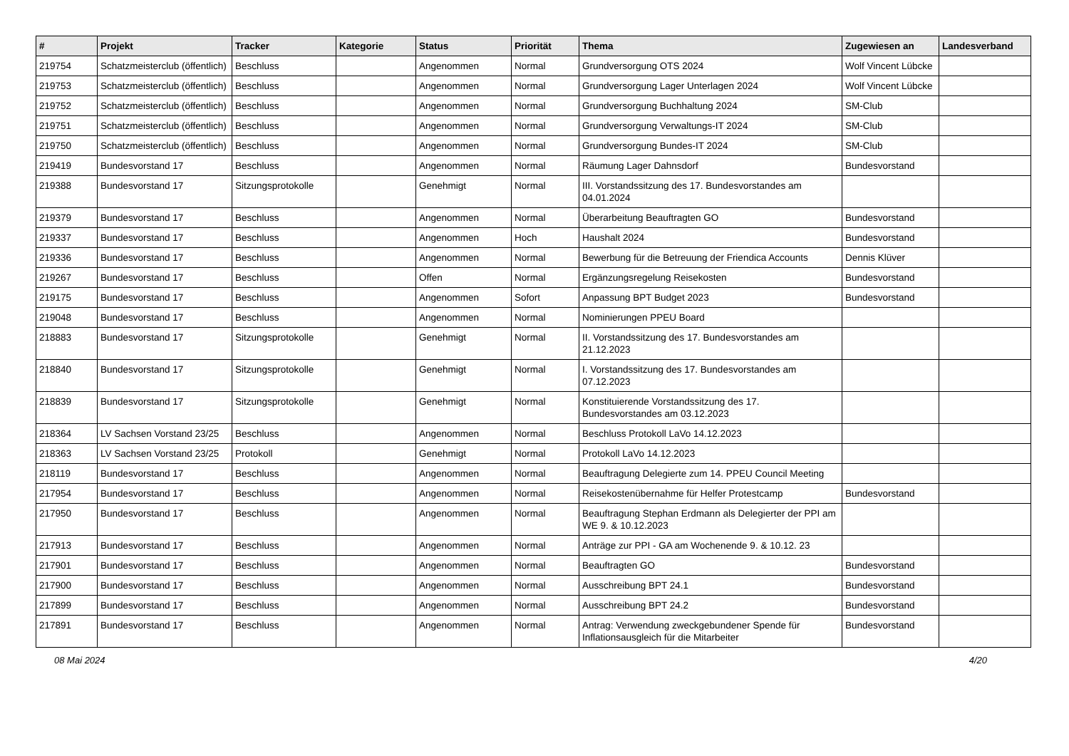| # | Projekt | Tracker | Kategorie | Status | Priorität | Thema | Zugewiesen an | Landesverband |
| --- | --- | --- | --- | --- | --- | --- | --- | --- |
| 219754 | Schatzmeisterclub (öffentlich) | Beschluss | | Angenommen | Normal | Grundversorgung OTS 2024 | Wolf Vincent Lübcke | |
| 219753 | Schatzmeisterclub (öffentlich) | Beschluss | | Angenommen | Normal | Grundversorgung Lager Unterlagen 2024 | Wolf Vincent Lübcke | |
| 219752 | Schatzmeisterclub (öffentlich) | Beschluss | | Angenommen | Normal | Grundversorgung Buchhaltung 2024 | SM-Club | |
| 219751 | Schatzmeisterclub (öffentlich) | Beschluss | | Angenommen | Normal | Grundversorgung Verwaltungs-IT 2024 | SM-Club | |
| 219750 | Schatzmeisterclub (öffentlich) | Beschluss | | Angenommen | Normal | Grundversorgung Bundes-IT 2024 | SM-Club | |
| 219419 | Bundesvorstand 17 | Beschluss | | Angenommen | Normal | Räumung Lager Dahnsdorf | Bundesvorstand | |
| 219388 | Bundesvorstand 17 | Sitzungsprotokolle | | Genehmigt | Normal | III. Vorstandssitzung des 17. Bundesvorstandes am 04.01.2024 | | |
| 219379 | Bundesvorstand 17 | Beschluss | | Angenommen | Normal | Überarbeitung Beauftragten GO | Bundesvorstand | |
| 219337 | Bundesvorstand 17 | Beschluss | | Angenommen | Hoch | Haushalt 2024 | Bundesvorstand | |
| 219336 | Bundesvorstand 17 | Beschluss | | Angenommen | Normal | Bewerbung für die Betreuung der Friendica Accounts | Dennis Klüver | |
| 219267 | Bundesvorstand 17 | Beschluss | | Offen | Normal | Ergänzungsregelung Reisekosten | Bundesvorstand | |
| 219175 | Bundesvorstand 17 | Beschluss | | Angenommen | Sofort | Anpassung BPT Budget 2023 | Bundesvorstand | |
| 219048 | Bundesvorstand 17 | Beschluss | | Angenommen | Normal | Nominierungen PPEU Board | | |
| 218883 | Bundesvorstand 17 | Sitzungsprotokolle | | Genehmigt | Normal | II. Vorstandssitzung des 17. Bundesvorstandes am 21.12.2023 | | |
| 218840 | Bundesvorstand 17 | Sitzungsprotokolle | | Genehmigt | Normal | I. Vorstandssitzung des 17. Bundesvorstandes am 07.12.2023 | | |
| 218839 | Bundesvorstand 17 | Sitzungsprotokolle | | Genehmigt | Normal | Konstituierende Vorstandssitzung des 17. Bundesvorstandes am 03.12.2023 | | |
| 218364 | LV Sachsen Vorstand 23/25 | Beschluss | | Angenommen | Normal | Beschluss Protokoll LaVo 14.12.2023 | | |
| 218363 | LV Sachsen Vorstand 23/25 | Protokoll | | Genehmigt | Normal | Protokoll LaVo 14.12.2023 | | |
| 218119 | Bundesvorstand 17 | Beschluss | | Angenommen | Normal | Beauftragung Delegierte zum 14. PPEU Council Meeting | | |
| 217954 | Bundesvorstand 17 | Beschluss | | Angenommen | Normal | Reisekostenübernahme für Helfer Protestcamp | Bundesvorstand | |
| 217950 | Bundesvorstand 17 | Beschluss | | Angenommen | Normal | Beauftragung Stephan Erdmann als Delegierter der PPI am WE 9. & 10.12.2023 | | |
| 217913 | Bundesvorstand 17 | Beschluss | | Angenommen | Normal | Anträge zur PPI - GA am Wochenende 9. & 10.12. 23 | | |
| 217901 | Bundesvorstand 17 | Beschluss | | Angenommen | Normal | Beauftragten GO | Bundesvorstand | |
| 217900 | Bundesvorstand 17 | Beschluss | | Angenommen | Normal | Ausschreibung BPT 24.1 | Bundesvorstand | |
| 217899 | Bundesvorstand 17 | Beschluss | | Angenommen | Normal | Ausschreibung BPT 24.2 | Bundesvorstand | |
| 217891 | Bundesvorstand 17 | Beschluss | | Angenommen | Normal | Antrag: Verwendung zweckgebundener Spende für Inflationsausgleich für die Mitarbeiter | Bundesvorstand | |
08 Mai 2024 4/20